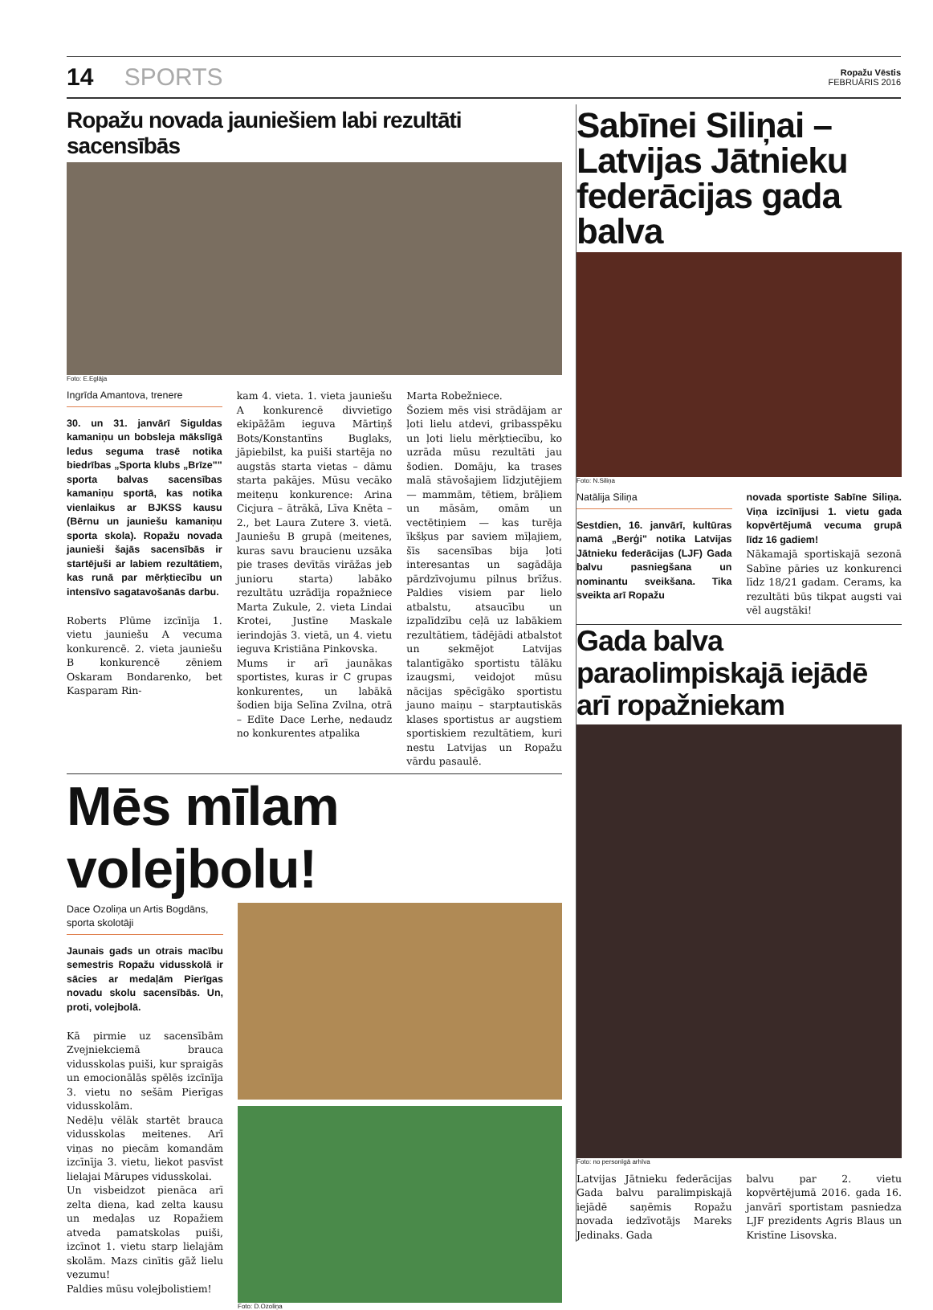14 SPORTS
Ropažu Vēstis
FEBRUĀRIS 2016
Ropažu novada jauniešiem labi rezultāti sacensībās
Foto: E.Eglāja
Ingrīda Amantova, trenere
30. un 31. janvārī Siguldas kamaniņu un bobsleja mākslīgā ledus seguma trasē notika biedrības „Sporta klubs „Brīze"" sporta balvas sacensības kamaniņu sportā, kas notika vienlaikus ar BJKSS kausu (Bērnu un jauniešu kamaniņu sporta skola). Ropažu novada jaunieši šajās sacensībās ir startējuši ar labiem rezultātiem, kas runā par mērķtiecību un intensīvo sagatavošanās darbu.
Roberts Plūme izcīnīja 1. vietu jauniešu A vecuma konkurencē. 2. vieta jauniešu B konkurencē zēniem Oskaram Bondarenko, bet Kasparam Rin-
kam 4. vieta. 1. vieta jauniešu A konkurencē divvietīgo ekipāžām ieguva Mārtiņš Bots/Konstantīns Buglaks, jāpiebilst, ka puiši startēja no augstās starta vietas – dāmu starta pakājes. Mūsu vecāko meiteņu konkurence: Arina Cicjura – ātrākā, Līva Knēta – 2., bet Laura Zutere 3. vietā. Jauniešu B grupā (meitenes, kuras savu braucienu uzsāka pie trases devītās virāžas jeb junioru starta) labāko rezultātu uzrādīja ropažniece Marta Zukule, 2. vieta Lindai Krotei, Justīne Maskale ierindojās 3. vietā, un 4. vietu ieguva Kristiāna Pinkovska.
Mums ir arī jaunākas sportistes, kuras ir C grupas konkurentes, un labākā šodien bija Selīna Zvilna, otrā – Edīte Dace Lerhe, nedaudz no konkurentes atpalika
Marta Robežniece.
Šoziem mēs visi strādājam ar ļoti lielu atdevi, gribasspēku un ļoti lielu mērķtiecību, ko uzrāda mūsu rezultāti jau šodien. Domāju, ka trases malā stāvošajiem līdzjutējiem — mammām, tētiem, brāļiem un māsām, omām un vectētiņiem — kas turēja īkšķus par saviem mīļajiem, šīs sacensības bija ļoti interesantas un sagādāja pārdzīvojumu pilnus brīžus. Paldies visiem par lielo atbalstu, atsaucību un izpalīdzību ceļā uz labākiem rezultātiem, tādējādi atbalstot un sekmējot Latvijas talantīgāko sportistu tālāku izaugsmi, veidojot mūsu nācijas spēcīgāko sportistu jauno maiņu – starptautiskās klases sportistus ar augstiem sportiskiem rezultātiem, kuri nestu Latvijas un Ropažu vārdu pasaulē.
Mēs mīlam volejbolu!
Dace Ozoliņa un Artis Bogdāns, sporta skolotāji
Jaunais gads un otrais macību semestris Ropažu vidusskolā ir sācies ar medaļām Pierīgas novadu skolu sacensībās. Un, proti, volejbolā.
Kā pirmie uz sacensībām Zvejniekciemā brauca vidusskolas puiši, kur spraigās un emocionālās spēlēs izcīnīja 3. vietu no sešām Pierīgas vidusskolām.
Nedēļu vēlāk startēt brauca vidusskolas meitenes. Arī viņas no piecām komandām izcīnīja 3. vietu, liekot pasvīst lielajai Mārupes vidusskolai.
Un visbeidzot pienāca arī zelta diena, kad zelta kausu un medaļas uz Ropažiem atveda pamatskolas puiši, izcīnot 1. vietu starp lielajām skolām. Mazs cinītis gāž lielu vezumu!
Paldies mūsu volejbolistiem!
Foto: D.Ozoliņa
Sabīnei Siliņai – Latvijas Jātnieku federācijas gada balva
Foto: N.Siliņa
Natālija Siliņa
Sestdien, 16. janvārī, kultūras namā „Berģi" notika Latvijas Jātnieku federācijas (LJF) Gada balvu pasniegšana un nominantu sveikšana. Tika sveikta arī Ropažu
novada sportiste Sabīne Siliņa. Viņa izcīnījusi 1. vietu gada kopvērtējumā vecuma grupā līdz 16 gadiem!
Nākamajā sportiskajā sezonā Sabīne pāries uz konkurenci līdz 18/21 gadam. Cerams, ka rezultāti būs tikpat augsti vai vēl augstāki!
Gada balva paraolimpiskajā iejādē arī ropažniekam
Foto: no personīgā arhīva
Latvijas Jātnieku federācijas Gada balvu paralimpiskajā iejādē saņēmis Ropažu novada iedzīvotājs Mareks Jedinaks. Gada
balvu par 2. vietu kopvērtējumā 2016. gada 16. janvārī sportistam pasniedza LJF prezidents Agris Blaus un Kristīne Lisovska.